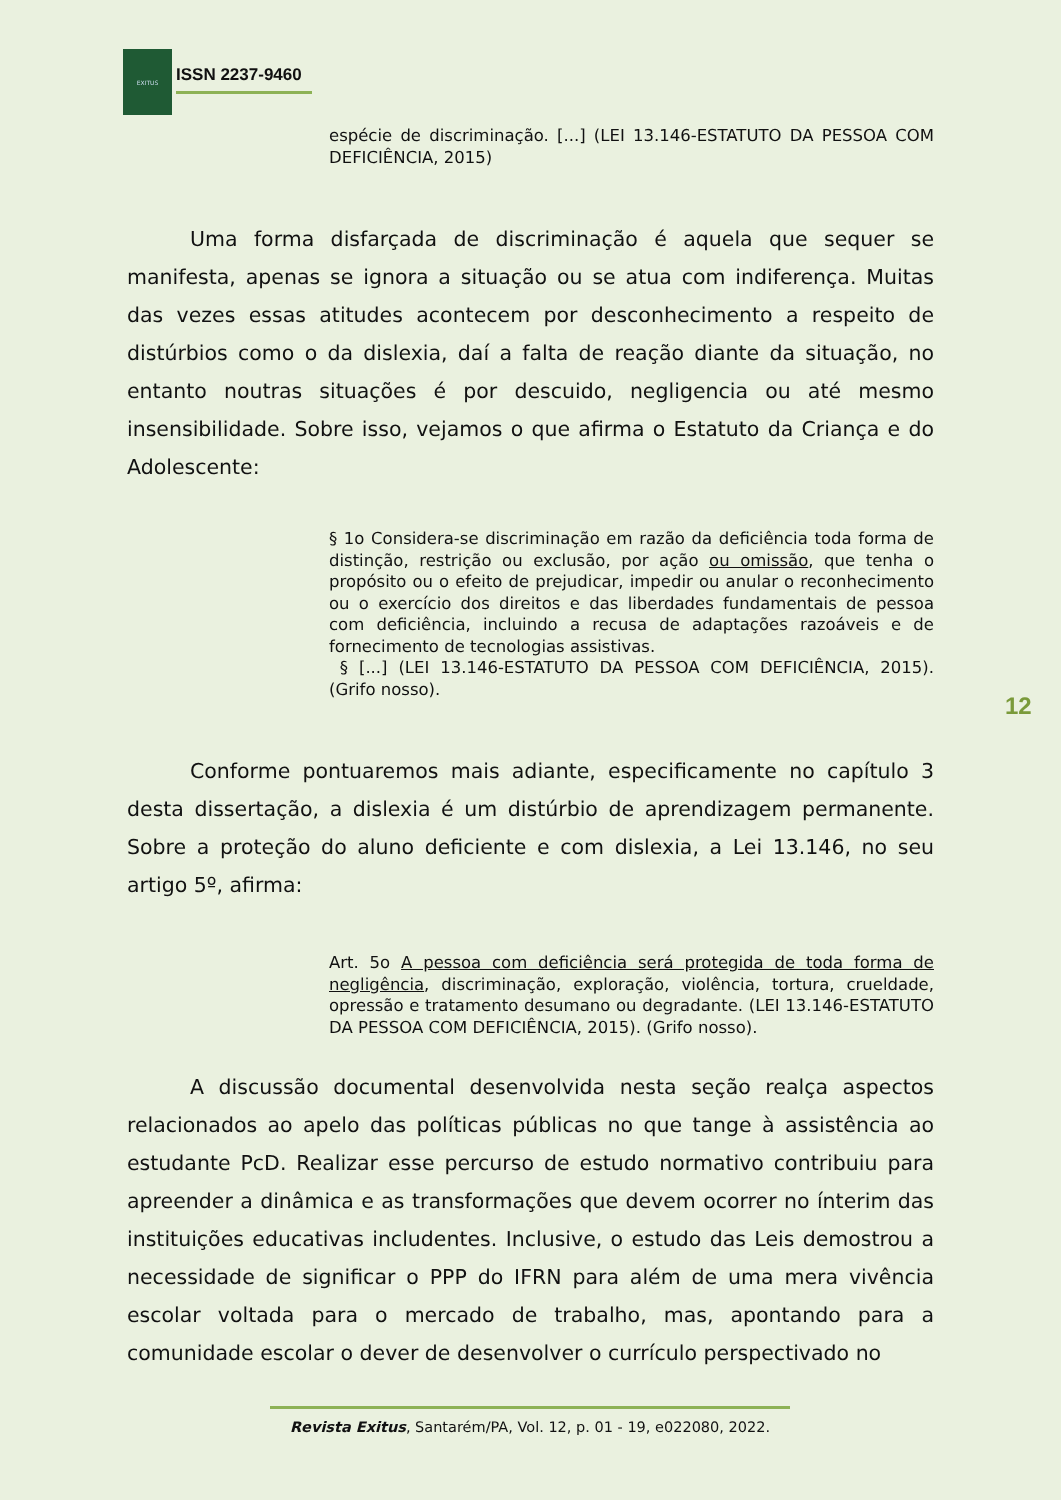EXITUS
ISSN 2237-9460
espécie de discriminação. [...] (LEI 13.146-ESTATUTO DA PESSOA COM DEFICIÊNCIA, 2015)
Uma forma disfarçada de discriminação é aquela que sequer se manifesta, apenas se ignora a situação ou se atua com indiferença. Muitas das vezes essas atitudes acontecem por desconhecimento a respeito de distúrbios como o da dislexia, daí a falta de reação diante da situação, no entanto noutras situações é por descuido, negligencia ou até mesmo insensibilidade. Sobre isso, vejamos o que afirma o Estatuto da Criança e do Adolescente:
§ 1o Considera-se discriminação em razão da deficiência toda forma de distinção, restrição ou exclusão, por ação ou omissão, que tenha o propósito ou o efeito de prejudicar, impedir ou anular o reconhecimento ou o exercício dos direitos e das liberdades fundamentais de pessoa com deficiência, incluindo a recusa de adaptações razoáveis e de fornecimento de tecnologias assistivas.
§ [...] (LEI 13.146-ESTATUTO DA PESSOA COM DEFICIÊNCIA, 2015). (Grifo nosso).
Conforme pontuaremos mais adiante, especificamente no capítulo 3 desta dissertação, a dislexia é um distúrbio de aprendizagem permanente. Sobre a proteção do aluno deficiente e com dislexia, a Lei 13.146, no seu artigo 5º, afirma:
Art. 5o A pessoa com deficiência será protegida de toda forma de negligência, discriminação, exploração, violência, tortura, crueldade, opressão e tratamento desumano ou degradante. (LEI 13.146-ESTATUTO DA PESSOA COM DEFICIÊNCIA, 2015). (Grifo nosso).
A discussão documental desenvolvida nesta seção realça aspectos relacionados ao apelo das políticas públicas no que tange à assistência ao estudante PcD. Realizar esse percurso de estudo normativo contribuiu para apreender a dinâmica e as transformações que devem ocorrer no ínterim das instituições educativas includentes. Inclusive, o estudo das Leis demostrou a necessidade de significar o PPP do IFRN para além de uma mera vivência escolar voltada para o mercado de trabalho, mas, apontando para a comunidade escolar o dever de desenvolver o currículo perspectivado no
12
Revista Exitus, Santarém/PA, Vol. 12, p. 01 - 19, e022080, 2022.